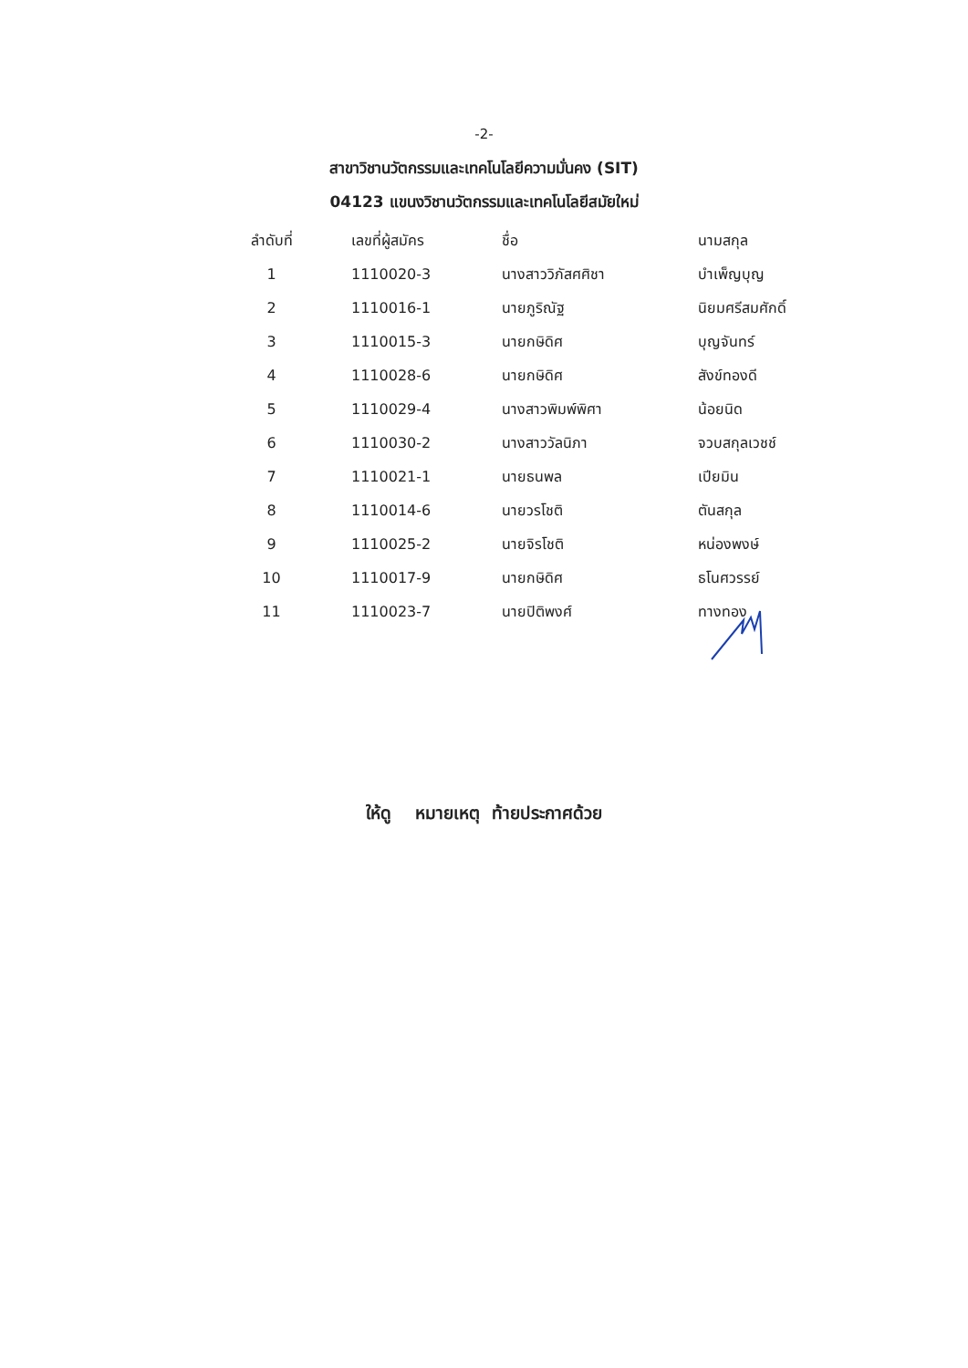-2-
สาขาวิชานวัตกรรมและเทคโนโลยีความมั่นคง (SIT)
04123 แขนงวิชานวัตกรรมและเทคโนโลยีสมัยใหม่
| ลำดับที่ | เลขที่ผู้สมัคร | ชื่อ | นามสกุล |
| --- | --- | --- | --- |
| 1 | 1110020-3 | นางสาววิภัสศศิชา | บำเพ็ญบุญ |
| 2 | 1110016-1 | นายภูริณัฐ | นิยมศรีสมศักดิ์ |
| 3 | 1110015-3 | นายกษิดิศ | บุญจันทร์ |
| 4 | 1110028-6 | นายกษิดิศ | สังข์ทองดี |
| 5 | 1110029-4 | นางสาวพิมพ์พิศา | น้อยนิด |
| 6 | 1110030-2 | นางสาววัลนิภา | จวบสกุลเวชช์ |
| 7 | 1110021-1 | นายธนพล | เปียมิน |
| 8 | 1110014-6 | นายวรโชติ | ตันสกุล |
| 9 | 1110025-2 | นายจิรโชติ | หน่องพงษ์ |
| 10 | 1110017-9 | นายกษิดิศ | ธโนศวรรย์ |
| 11 | 1110023-7 | นายปิติพงศ์ | ทางทอง |
ให้ดู หมายเหตุ ท้ายประกาศด้วย